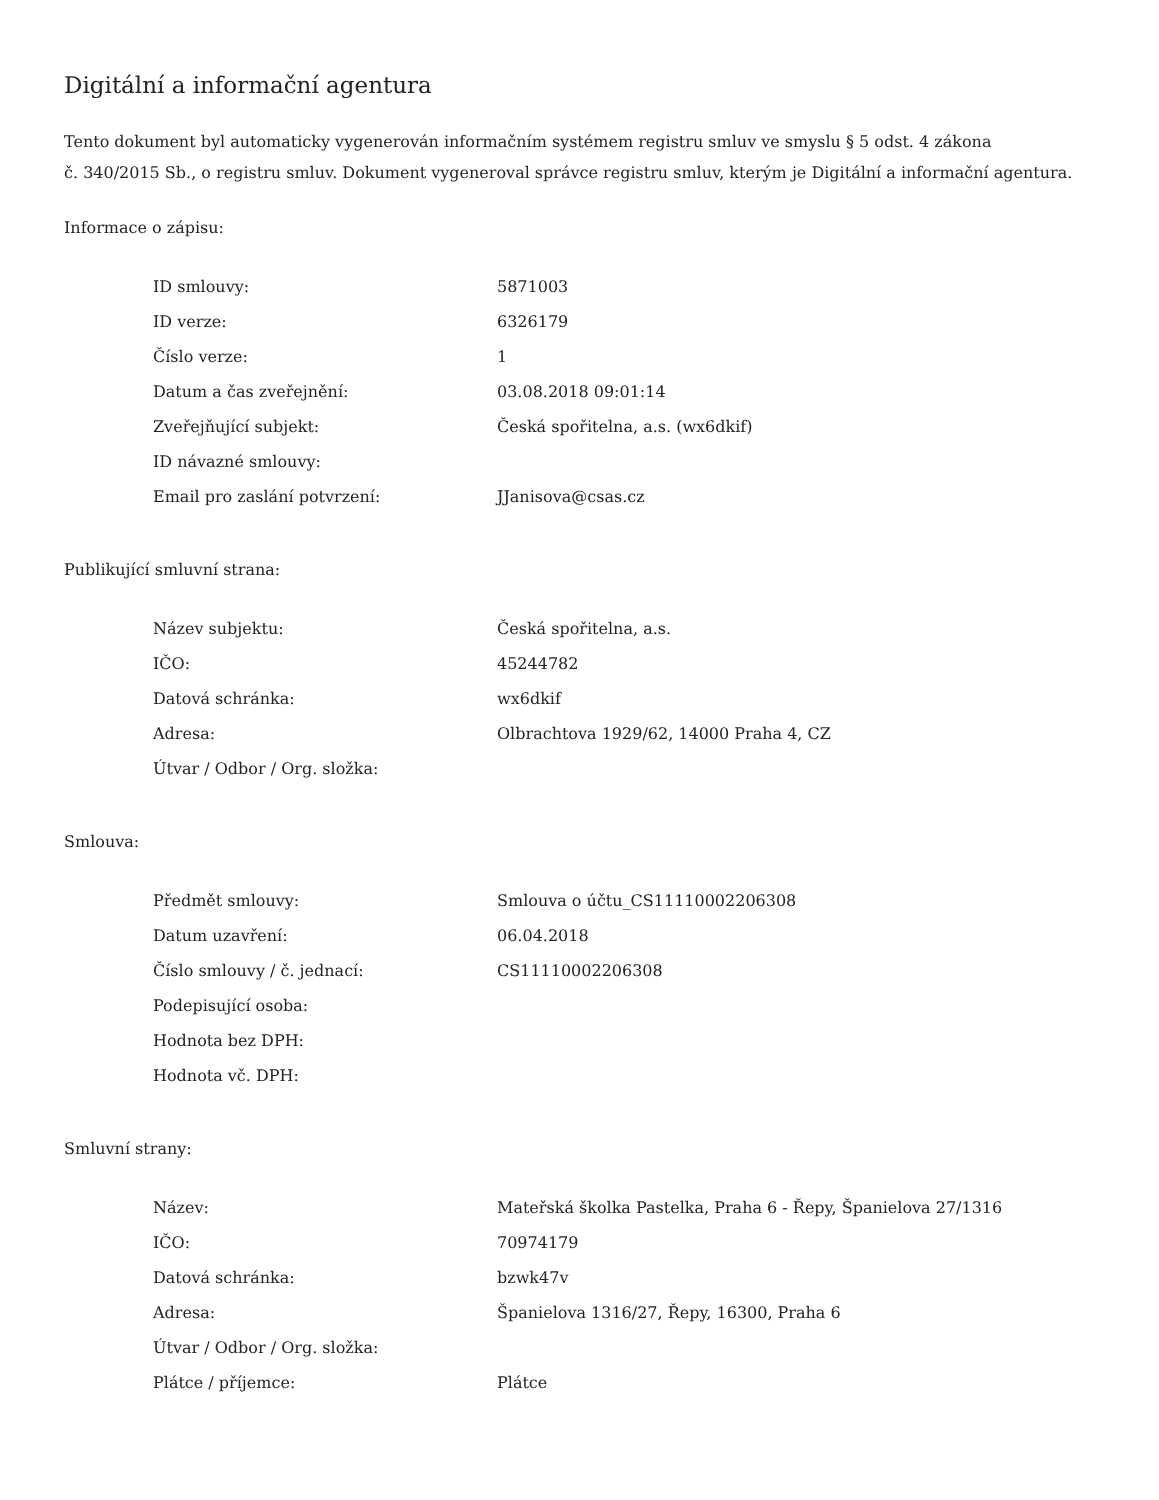Digitální a informační agentura
Tento dokument byl automaticky vygenerován informačním systémem registru smluv ve smyslu § 5 odst. 4 zákona
č. 340/2015 Sb., o registru smluv. Dokument vygeneroval správce registru smluv, kterým je Digitální a informační agentura.
Informace o zápisu:
| ID smlouvy: | 5871003 |
| ID verze: | 6326179 |
| Číslo verze: | 1 |
| Datum a čas zveřejnění: | 03.08.2018 09:01:14 |
| Zveřejňující subjekt: | Česká spořitelna, a.s. (wx6dkif) |
| ID návazné smlouvy: | |
| Email pro zaslání potvrzení: | JJanisova@csas.cz |
Publikující smluvní strana:
| Název subjektu: | Česká spořitelna, a.s. |
| IČO: | 45244782 |
| Datová schránka: | wx6dkif |
| Adresa: | Olbrachtova 1929/62, 14000 Praha 4, CZ |
| Útvar / Odbor / Org. složka: | |
Smlouva:
| Předmět smlouvy: | Smlouva o účtu_CS11110002206308 |
| Datum uzavření: | 06.04.2018 |
| Číslo smlouvy / č. jednací: | CS11110002206308 |
| Podepisující osoba: | |
| Hodnota bez DPH: | |
| Hodnota vč. DPH: | |
Smluvní strany:
| Název: | Mateřská školka Pastelka, Praha 6 - Řepy, Španielova 27/1316 |
| IČO: | 70974179 |
| Datová schránka: | bzwk47v |
| Adresa: | Španielova 1316/27, Řepy, 16300, Praha 6 |
| Útvar / Odbor / Org. složka: | |
| Plátce / příjemce: | Plátce |